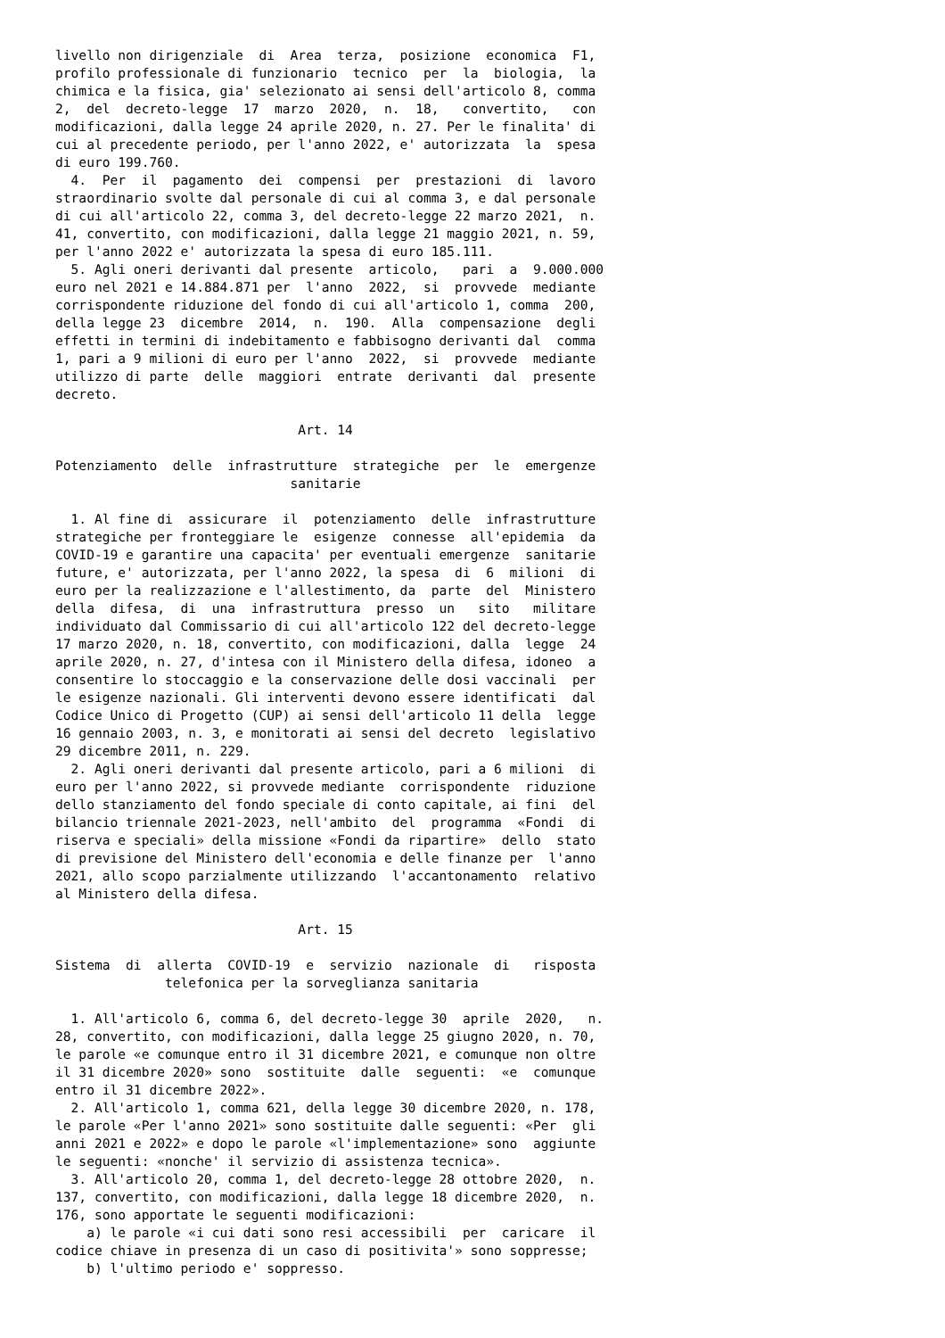livello non dirigenziale  di  Area  terza,  posizione  economica  F1,
profilo professionale di funzionario  tecnico  per  la  biologia,  la
chimica e la fisica, gia' selezionato ai sensi dell'articolo 8, comma
2,  del  decreto-legge  17  marzo  2020,  n.  18,   convertito,   con
modificazioni, dalla legge 24 aprile 2020, n. 27. Per le finalita' di
cui al precedente periodo, per l'anno 2022, e' autorizzata  la  spesa
di euro 199.760.
  4.  Per  il  pagamento  dei  compensi  per  prestazioni  di  lavoro
straordinario svolte dal personale di cui al comma 3, e dal personale
di cui all'articolo 22, comma 3, del decreto-legge 22 marzo 2021,  n.
41, convertito, con modificazioni, dalla legge 21 maggio 2021, n. 59,
per l'anno 2022 e' autorizzata la spesa di euro 185.111.
  5. Agli oneri derivanti dal presente  articolo,   pari  a  9.000.000
euro nel 2021 e 14.884.871 per  l'anno  2022,  si  provvede  mediante
corrispondente riduzione del fondo di cui all'articolo 1, comma  200,
della legge 23  dicembre  2014,  n.  190.  Alla  compensazione  degli
effetti in termini di indebitamento e fabbisogno derivanti dal  comma
1, pari a 9 milioni di euro per l'anno  2022,  si  provvede  mediante
utilizzo di parte  delle  maggiori  entrate  derivanti  dal  presente
decreto.

                               Art. 14

Potenziamento  delle  infrastrutture  strategiche  per  le  emergenze
                              sanitarie

  1. Al fine di  assicurare  il  potenziamento  delle  infrastrutture
strategiche per fronteggiare le  esigenze  connesse  all'epidemia  da
COVID-19 e garantire una capacita' per eventuali emergenze  sanitarie
future, e' autorizzata, per l'anno 2022, la spesa  di  6  milioni  di
euro per la realizzazione e l'allestimento, da  parte  del  Ministero
della  difesa,  di  una  infrastruttura  presso  un   sito   militare
individuato dal Commissario di cui all'articolo 122 del decreto-legge
17 marzo 2020, n. 18, convertito, con modificazioni, dalla  legge  24
aprile 2020, n. 27, d'intesa con il Ministero della difesa, idoneo  a
consentire lo stoccaggio e la conservazione delle dosi vaccinali  per
le esigenze nazionali. Gli interventi devono essere identificati  dal
Codice Unico di Progetto (CUP) ai sensi dell'articolo 11 della  legge
16 gennaio 2003, n. 3, e monitorati ai sensi del decreto  legislativo
29 dicembre 2011, n. 229.
  2. Agli oneri derivanti dal presente articolo, pari a 6 milioni  di
euro per l'anno 2022, si provvede mediante  corrispondente  riduzione
dello stanziamento del fondo speciale di conto capitale, ai fini  del
bilancio triennale 2021-2023, nell'ambito  del  programma  «Fondi  di
riserva e speciali» della missione «Fondi da ripartire»  dello  stato
di previsione del Ministero dell'economia e delle finanze per  l'anno
2021, allo scopo parzialmente utilizzando  l'accantonamento  relativo
al Ministero della difesa.

                               Art. 15

Sistema  di  allerta  COVID-19  e  servizio  nazionale  di   risposta
              telefonica per la sorveglianza sanitaria

  1. All'articolo 6, comma 6, del decreto-legge 30  aprile  2020,   n.
28, convertito, con modificazioni, dalla legge 25 giugno 2020, n. 70,
le parole «e comunque entro il 31 dicembre 2021, e comunque non oltre
il 31 dicembre 2020» sono  sostituite  dalle  seguenti:  «e  comunque
entro il 31 dicembre 2022».
  2. All'articolo 1, comma 621, della legge 30 dicembre 2020, n. 178,
le parole «Per l'anno 2021» sono sostituite dalle seguenti: «Per  gli
anni 2021 e 2022» e dopo le parole «l'implementazione» sono  aggiunte
le seguenti: «nonche' il servizio di assistenza tecnica».
  3. All'articolo 20, comma 1, del decreto-legge 28 ottobre 2020,  n.
137, convertito, con modificazioni, dalla legge 18 dicembre 2020,  n.
176, sono apportate le seguenti modificazioni:
    a) le parole «i cui dati sono resi accessibili  per  caricare  il
codice chiave in presenza di un caso di positivita'» sono soppresse;
    b) l'ultimo periodo e' soppresso.